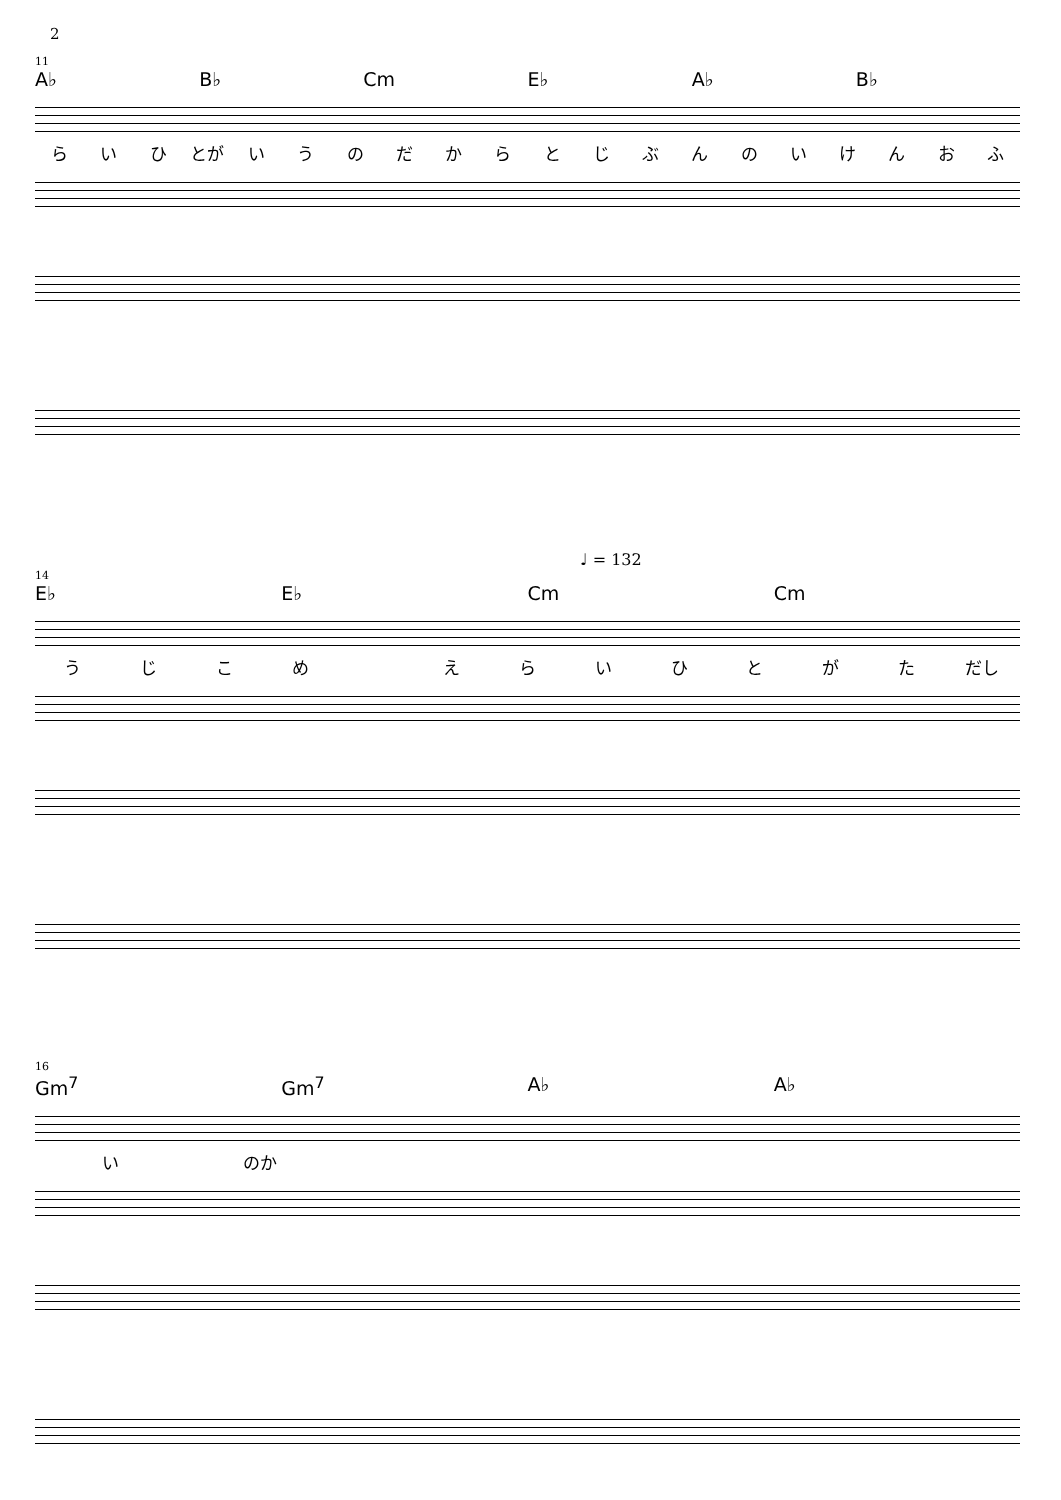2
11
A♭ B♭ Cm E♭ A♭ B♭
らいひ とが いうのだからとじぶんのいけんおふ
♩ = 132
14
E♭ E♭ Cm Cm
うじこめ えらいひとがた だし
16
Gm<sup>7</sup> Gm<sup>7</sup> A♭ A♭
い のか